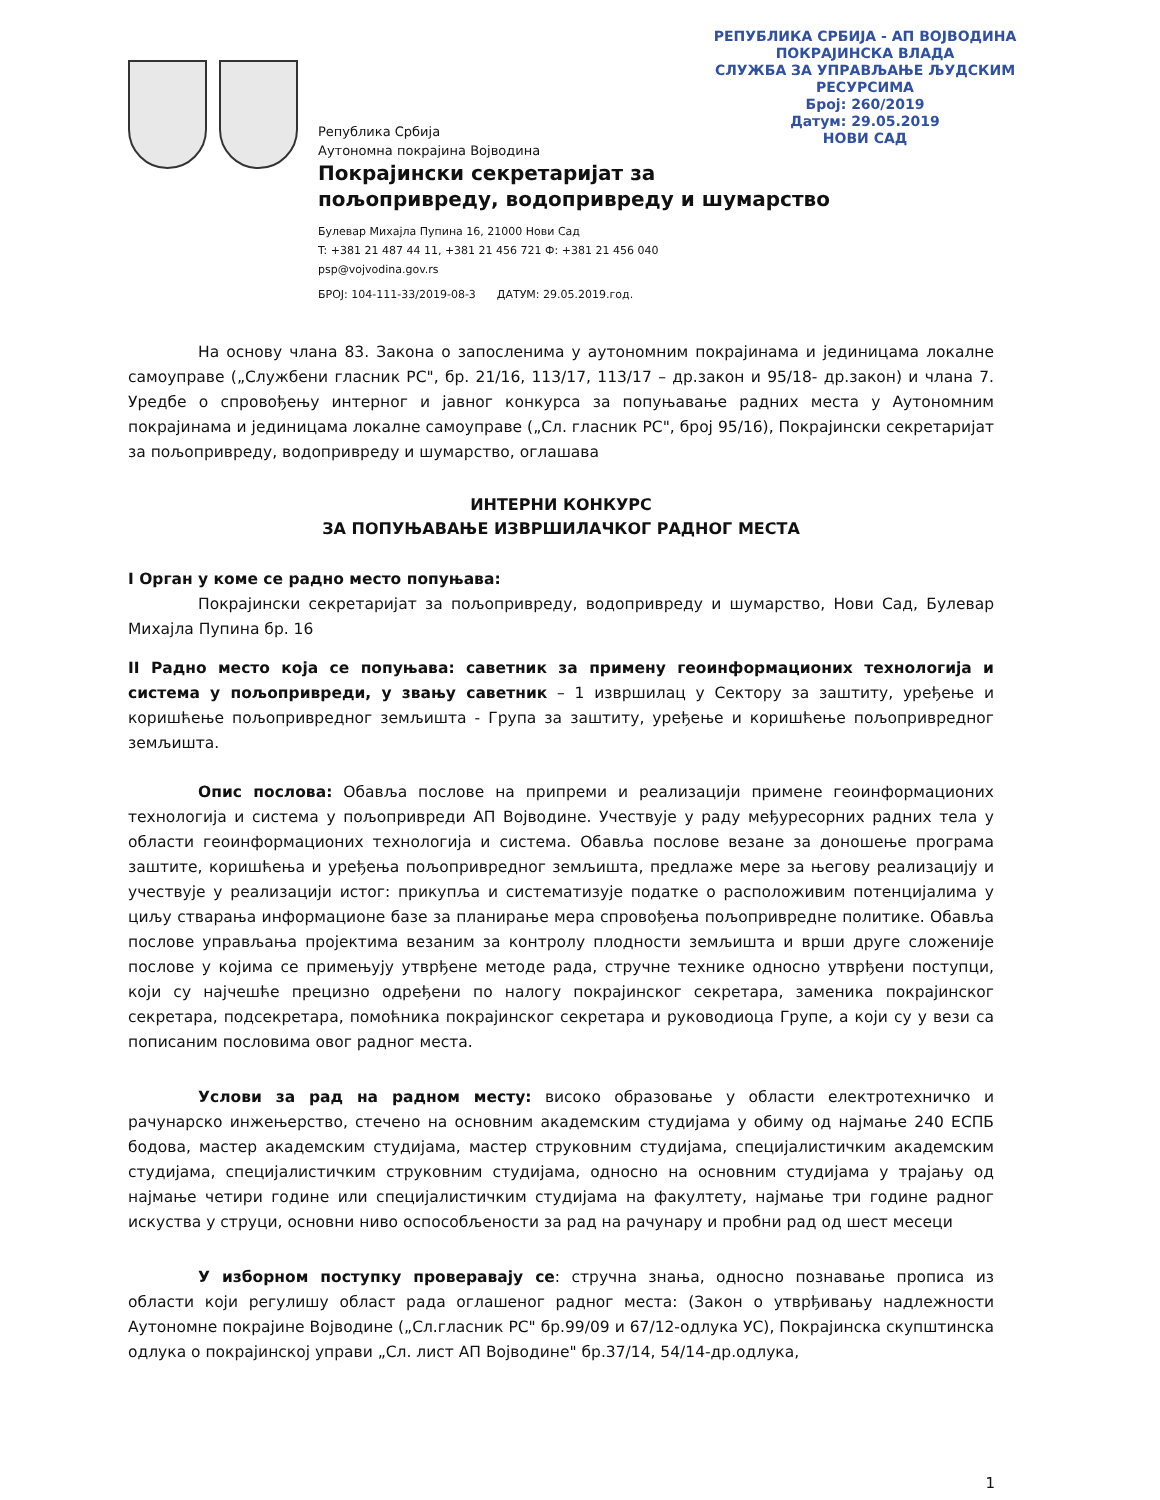РЕПУБЛИКА СРБИЈА - АП ВОЈВОДИНА
ПОКРАЈИНСКА ВЛАДА
СЛУЖБА ЗА УПРАВЉАЊЕ ЉУДСКИМ РЕСУРСИМА
Број: 260/2019
Датум: 29.05.2019
НОВИ САД
Република Србија
Аутономна покрајина Војводина
Покрајински секретаријат за
пољопривреду, водопривреду и шумарство
Булевар Михајла Пупина 16, 21000 Нови Сад
T: +381 21 487 44 11, +381 21 456 721 Ф: +381 21 456 040
psp@vojvodina.gov.rs
БРОЈ: 104-111-33/2019-08-3 ДАТУМ: 29.05.2019.год.
На основу члана 83. Закона о запосленима у аутономним покрајинама и јединицама локалне самоуправе („Службени гласник РС", бр. 21/16, 113/17, 113/17 – др.закон и 95/18- др.закон) и члана 7. Уредбе о спровођењу интерног и јавног конкурса за попуњавање радних места у Аутономним покрајинама и јединицама локалне самоуправе („Сл. гласник РС", број 95/16), Покрајински секретаријат за пољопривреду, водопривреду и шумарство, оглашава
ИНТЕРНИ КОНКУРС
ЗА ПОПУЊАВАЊЕ ИЗВРШИЛАЧКОГ РАДНОГ МЕСТА
I Орган у коме се радно место попуњава:
Покрајински секретаријат за пољопривреду, водопривреду и шумарство, Нови Сад, Булевар Михајла Пупина бр. 16
II Радно место која се попуњава: саветник за примену геоинформационих технологија и система у пољопривреди, у звању саветник – 1 извршилац у Сектору за заштиту, уређење и коришћење пољопривредног земљишта - Група за заштиту, уређење и коришћење пољопривредног земљишта.
Опис послова: Обавља послове на припреми и реализацији примене геоинформационих технологија и система у пољопривреди АП Војводине. Учествује у раду међуресорних радних тела у области геоинформационих технологија и система. Обавља послове везане за доношење програма заштите, коришћења и уређења пољопривредног земљишта, предлаже мере за његову реализацију и учествује у реализацији истог: прикупља и систематизује податке о расположивим потенцијалима у циљу стварања информационе базе за планирање мера спровођења пољопривредне политике. Обавља послове управљања пројектима везаним за контролу плодности земљишта и врши друге сложеније послове у којима се примењују утврђене методе рада, стручне технике односно утврђени поступци, који су најчешће прецизно одређени по налогу покрајинског секретара, заменика покрајинског секретара, подсекретара, помоћника покрајинског секретара и руководиоца Групе, а који су у вези са пописаним пословима овог радног места.
Услови за рад на радном месту: високо образовање у области електротехничко и рачунарско инжењерство, стечено на основним академским студијама у обиму од најмање 240 ЕСПБ бодова, мастер академским студијама, мастер струковним студијама, специјалистичким академским студијама, специјалистичким струковним студијама, односно на основним студијама у трајању од најмање четири године или специјалистичким студијама на факултету, најмање три године радног искуства у струци, основни ниво оспособљености за рад на рачунару и пробни рад од шест месеци
У изборном поступку проверавају се: стручна знања, односно познавање прописа из области који регулишу област рада оглашеног радног места: (Закон о утврђивању надлежности Аутономне покрајине Војводине („Сл.гласник РС" бр.99/09 и 67/12-одлука УС), Покрајинска скупштинска одлука о покрајинској управи „Сл. лист АП Војводине" бр.37/14, 54/14-др.одлука,
1